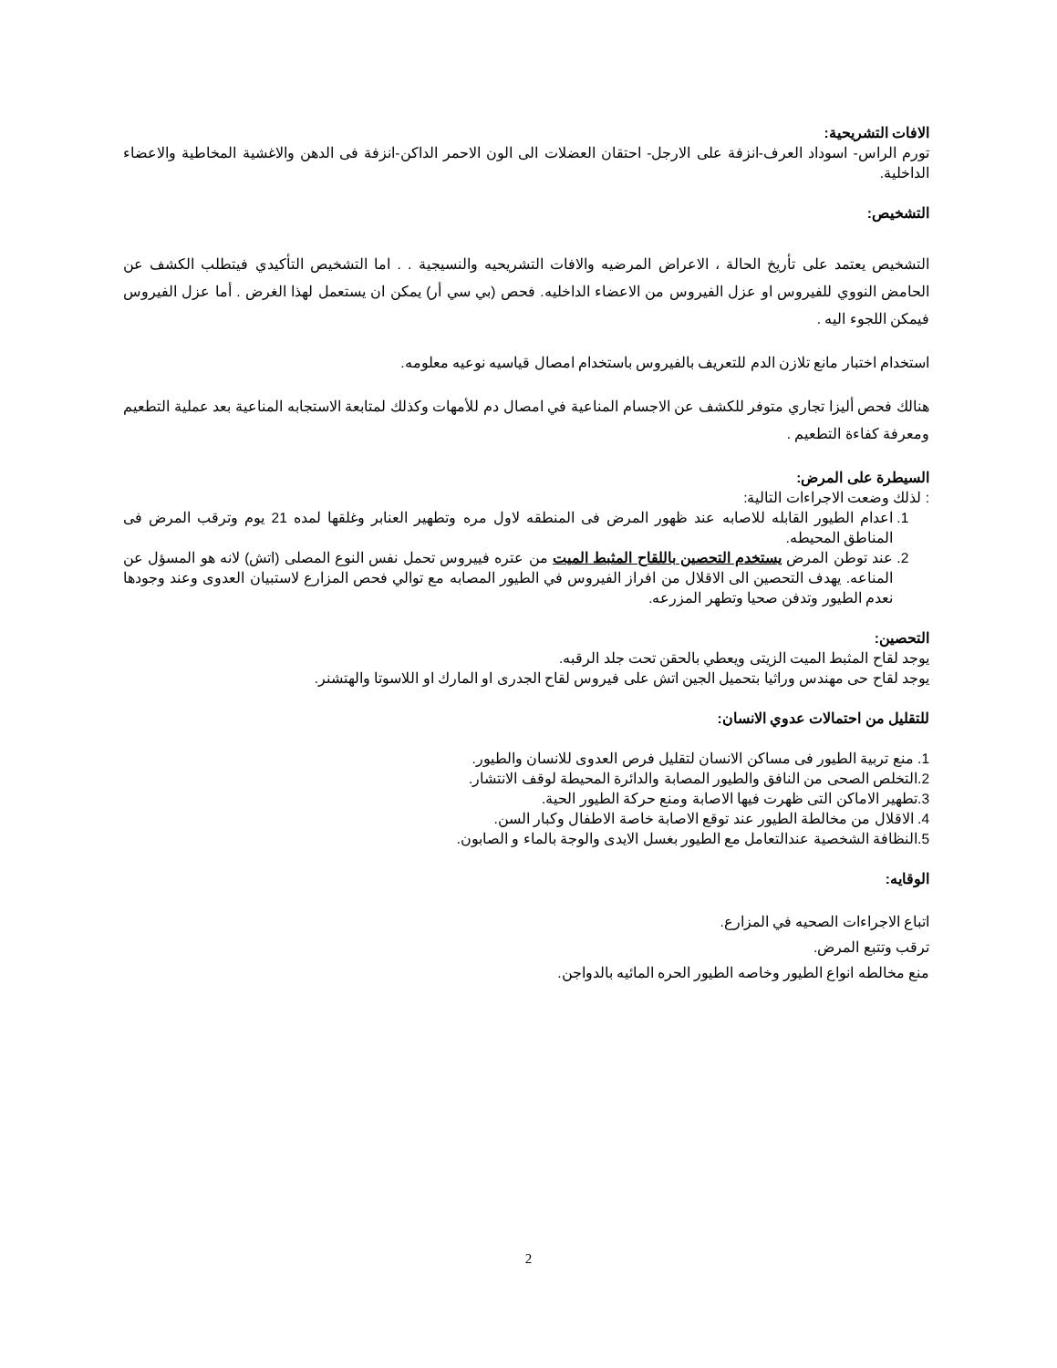الافات التشريحية:
تورم الراس- اسوداد العرف-انزفة على الارجل- احتقان العضلات الى الون الاحمر الداكن-انزفة فى الدهن والاغشية المخاطية والاعضاء الداخلية.
التشخيص:
التشخيص يعتمد على تأريخ الحالة ، الاعراض المرضيه والافات التشريحيه والنسيجية . . اما التشخيص التأكيدي فيتطلب الكشف عن الحامض النووي للفيروس او عزل الفيروس من الاعضاء الداخليه. فحص (بي سي أر) يمكن ان يستعمل لهذا الغرض . أما عزل الفيروس فيمكن اللجوء اليه .
استخدام اختبار مانع تلازن الدم للتعريف بالفيروس باستخدام امصال قياسيه نوعيه معلومه.
هنالك فحص أليزا تجاري متوفر للكشف عن الاجسام المناعية في امصال دم للأمهات وكذلك لمتابعة الاستجابه المناعية بعد عملية التطعيم ومعرفة كفاءة التطعيم .
السيطرة على المرض:
: لذلك وضعت الاجراءات التالية:
1. اعدام الطيور القابله للاصابه عند ظهور المرض فى المنطقه لاول مره وتطهير العنابر وغلقها لمده 21 يوم وترقب المرض فى المناطق المحيطه.
2. عند توطن المرض يستخدم التحصين باللقاح المثبط الميت من عتره فييروس تحمل نفس النوع المصلى (اتش) لانه هو المسؤل عن المناعه. يهدف التحصين الى الاقلال من افراز الفيروس في الطيور المصابه مع توالي فحص المزارع لاستبيان العدوى وعند وجودها نعدم الطيور وتدفن صحيا وتطهر المزرعه.
التحصين:
يوجد لقاح المثبط الميت الزيتى ويعطي بالحقن تحت جلد الرقبه.
يوجد لقاح حى مهندس وراثيا بتحميل الجين اتش على فيروس لقاح الجدرى او المارك او اللاسوتا والهتشنر.
للتقليل من احتمالات عدوي الانسان:
1. منع تربية الطيور فى مساكن الانسان لتقليل فرص العدوى للانسان والطيور.
2.التخلص الصحى من النافق والطيور المصابة والدائرة المحيطة لوقف الانتشار.
3.تطهير الاماكن التى ظهرت فيها الاصابة ومنع حركة الطيور الحية.
4. الاقلال من مخالطة الطيور عند توقع الاصابة خاصة الاطفال وكبار السن.
5.النظافة الشخصية عندالتعامل مع الطيور بغسل الايدى والوجة بالماء و الصابون.
الوقايه:
اتباع الاجراءات الصحيه في المزارع.
ترقب وتتبع المرض.
منع مخالطه انواع الطيور وخاصه الطيور الحره المائيه بالدواجن.
2